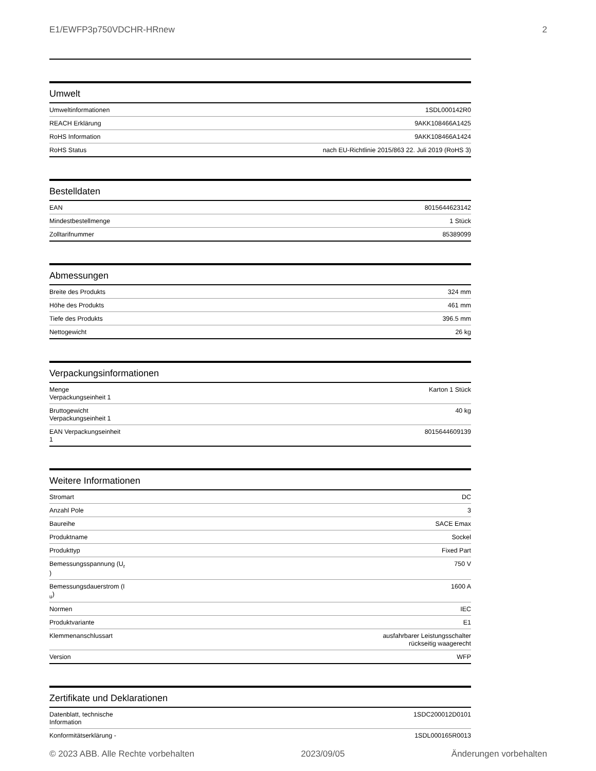E1/EWFP3p750VDCHR-HRnew 2
Umwelt
| Umweltinformationen | 1SDL000142R0 |
| REACH Erklärung | 9AKK108466A1425 |
| RoHS Information | 9AKK108466A1424 |
| RoHS Status | nach EU-Richtlinie 2015/863 22. Juli 2019 (RoHS 3) |
Bestelldaten
| EAN | 8015644623142 |
| Mindestbestellmenge | 1 Stück |
| Zolltarifnummer | 85389099 |
Abmessungen
| Breite des Produkts | 324 mm |
| Höhe des Produkts | 461 mm |
| Tiefe des Produkts | 396.5 mm |
| Nettogewicht | 26 kg |
Verpackungsinformationen
| Menge Verpackungseinheit 1 | Karton 1 Stück |
| Bruttogewicht Verpackungseinheit 1 | 40 kg |
| EAN Verpackungseinheit 1 | 8015644609139 |
Weitere Informationen
| Stromart | DC |
| Anzahl Pole | 3 |
| Baureihe | SACE Emax |
| Produktname | Sockel |
| Produkttyp | Fixed Part |
| Bemessungsspannung (U<sub>r</sub> ) | 750 V |
| Bemessungsdauerstrom (I <sub>u</sub>) | 1600 A |
| Normen | IEC |
| Produktvariante | E1 |
| Klemmenanschlussart | ausfahrbarer Leistungsschalter rückseitig waagerecht |
| Version | WFP |
Zertifikate und Deklarationen
| Datenblatt, technische Information | 1SDC200012D0101 |
| Konformitätserklärung - | 1SDL000165R0013 |
© 2023 ABB. Alle Rechte vorbehalten 2023/09/05 Änderungen vorbehalten